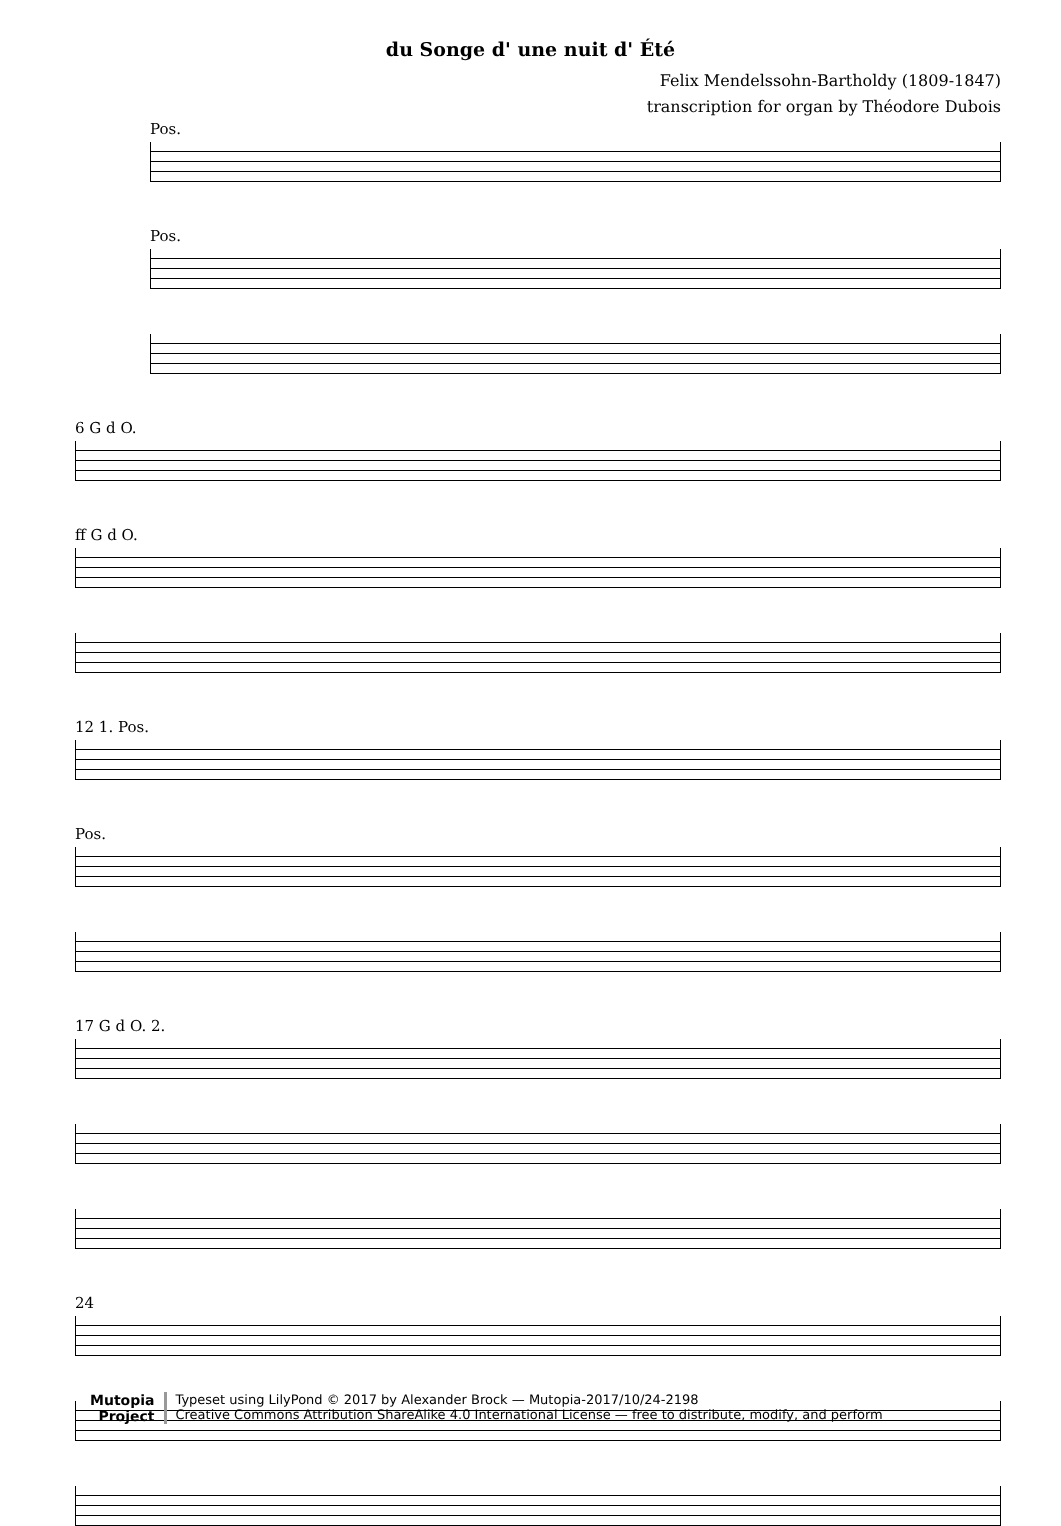du Songe d' une nuit d' Été
Felix Mendelssohn-Bartholdy (1809-1847)
transcription for organ by Théodore Dubois
Pos.
Pos.
6 G d O.
ff G d O.
12 1. Pos.
Pos.
17 G d O. 2.
24
Mutopia
Project
Typeset using LilyPond © 2017 by Alexander Brock — Mutopia-2017/10/24-2198
Creative Commons Attribution ShareAlike 4.0 International License — free to distribute, modify, and perform